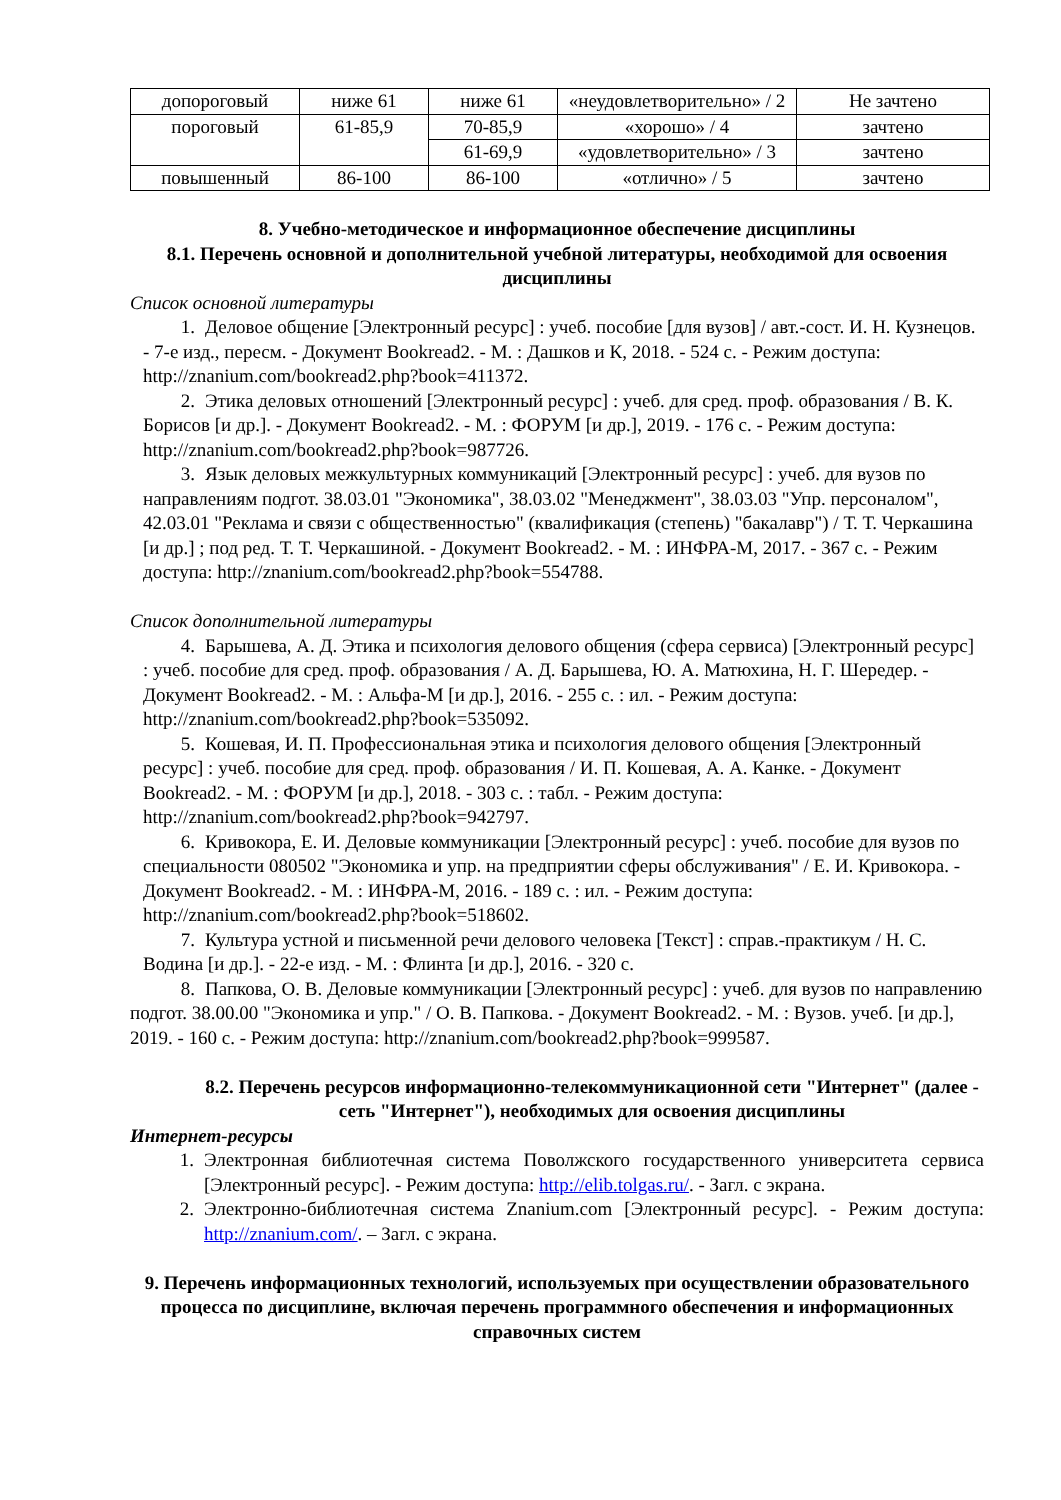| допороговый | ниже 61 | ниже 61 | «неудовлетворительно» / 2 | Не зачтено |
| пороговый | 61-85,9 | 70-85,9 | «хорошо» / 4 | зачтено |
| | | 61-69,9 | «удовлетворительно» / 3 | зачтено |
| повышенный | 86-100 | 86-100 | «отлично» / 5 | зачтено |
8. Учебно-методическое и информационное обеспечение дисциплины
8.1. Перечень основной и дополнительной учебной литературы, необходимой для освоения дисциплины
Список основной литературы
1. Деловое общение [Электронный ресурс] : учеб. пособие [для вузов] / авт.-сост. И. Н. Кузнецов. - 7-е изд., пересм. - Документ Bookread2. - М. : Дашков и К, 2018. - 524 с. - Режим доступа: http://znanium.com/bookread2.php?book=411372.
2. Этика деловых отношений [Электронный ресурс] : учеб. для сред. проф. образования / В. К. Борисов [и др.]. - Документ Bookread2. - М. : ФОРУМ [и др.], 2019. - 176 с. - Режим доступа: http://znanium.com/bookread2.php?book=987726.
3. Язык деловых межкультурных коммуникаций [Электронный ресурс] : учеб. для вузов по направлениям подгот. 38.03.01 "Экономика", 38.03.02 "Менеджмент", 38.03.03 "Упр. персоналом", 42.03.01 "Реклама и связи с общественностью" (квалификация (степень) "бакалавр") / Т. Т. Черкашина [и др.] ; под ред. Т. Т. Черкашиной. - Документ Bookread2. - М. : ИНФРА-М, 2017. - 367 с. - Режим доступа: http://znanium.com/bookread2.php?book=554788.
Список дополнительной литературы
4. Барышева, А. Д. Этика и психология делового общения (сфера сервиса) [Электронный ресурс] : учеб. пособие для сред. проф. образования / А. Д. Барышева, Ю. А. Матюхина, Н. Г. Шередер. - Документ Bookread2. - М. : Альфа-М [и др.], 2016. - 255 с. : ил. - Режим доступа: http://znanium.com/bookread2.php?book=535092.
5. Кошевая, И. П. Профессиональная этика и психология делового общения [Электронный ресурс] : учеб. пособие для сред. проф. образования / И. П. Кошевая, А. А. Канке. - Документ Bookread2. - М. : ФОРУМ [и др.], 2018. - 303 с. : табл. - Режим доступа: http://znanium.com/bookread2.php?book=942797.
6. Кривокора, Е. И. Деловые коммуникации [Электронный ресурс] : учеб. пособие для вузов по специальности 080502 "Экономика и упр. на предприятии сферы обслуживания" / Е. И. Кривокора. - Документ Bookread2. - М. : ИНФРА-М, 2016. - 189 с. : ил. - Режим доступа: http://znanium.com/bookread2.php?book=518602.
7. Культура устной и письменной речи делового человека [Текст] : справ.-практикум / Н. С. Водина [и др.]. - 22-е изд. - М. : Флинта [и др.], 2016. - 320 с.
8. Папкова, О. В. Деловые коммуникации [Электронный ресурс] : учеб. для вузов по направлению подгот. 38.00.00 "Экономика и упр." / О. В. Папкова. - Документ Bookread2. - М. : Вузов. учеб. [и др.], 2019. - 160 с. - Режим доступа: http://znanium.com/bookread2.php?book=999587.
8.2. Перечень ресурсов информационно-телекоммуникационной сети "Интернет" (далее - сеть "Интернет"), необходимых для освоения дисциплины
Интернет-ресурсы
1. Электронная библиотечная система Поволжского государственного университета сервиса [Электронный ресурс]. - Режим доступа: http://elib.tolgas.ru/. - Загл. с экрана.
2. Электронно-библиотечная система Znanium.com [Электронный ресурс]. - Режим доступа: http://znanium.com/. – Загл. с экрана.
9. Перечень информационных технологий, используемых при осуществлении образовательного процесса по дисциплине, включая перечень программного обеспечения и информационных справочных систем